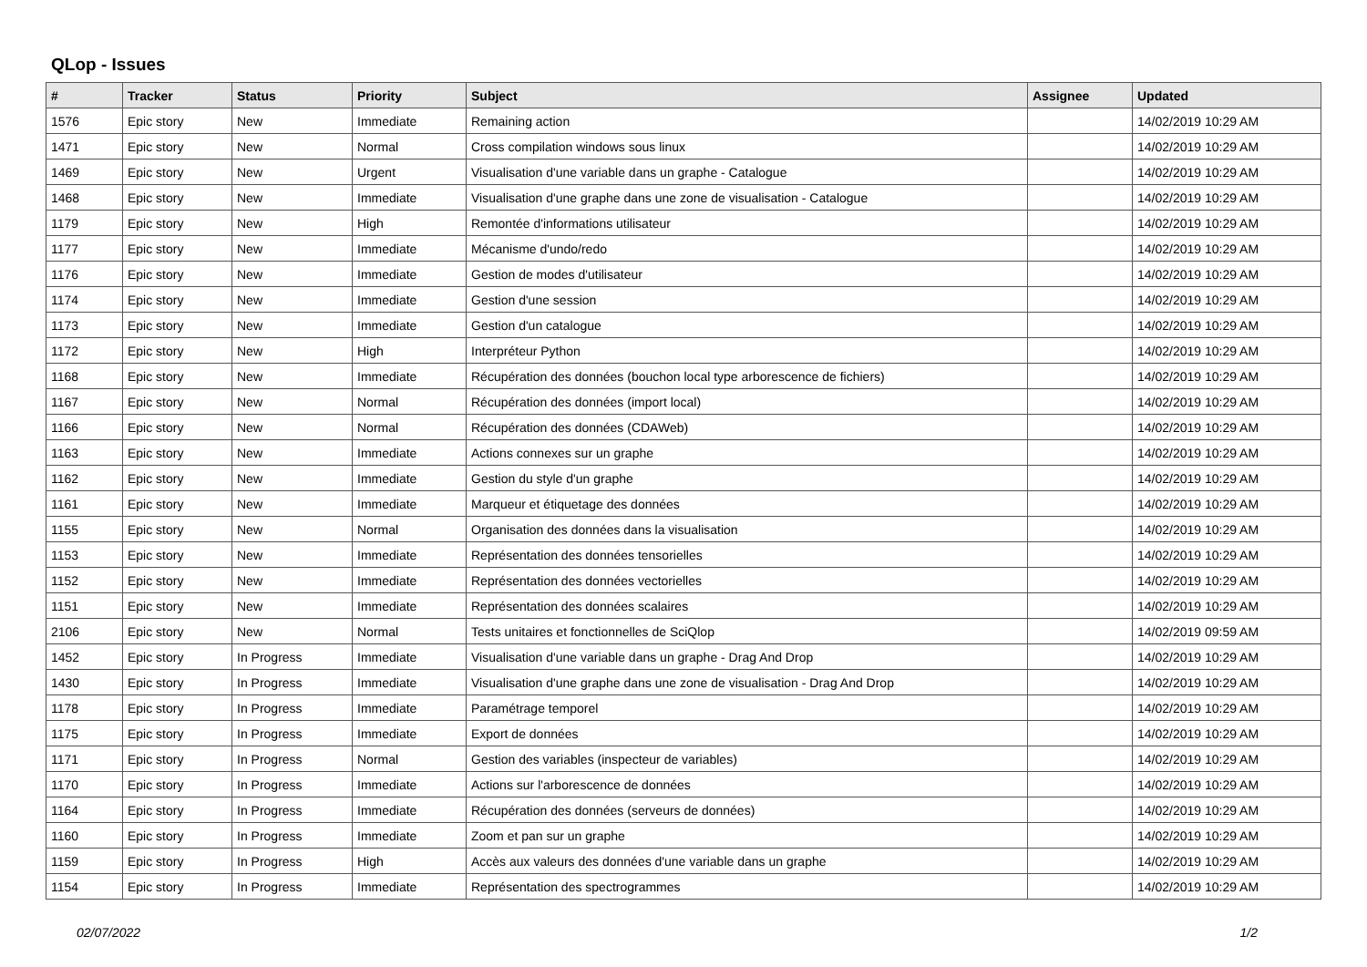QLop - Issues
| # | Tracker | Status | Priority | Subject | Assignee | Updated |
| --- | --- | --- | --- | --- | --- | --- |
| 1576 | Epic story | New | Immediate | Remaining action | | 14/02/2019 10:29 AM |
| 1471 | Epic story | New | Normal | Cross compilation windows sous linux | | 14/02/2019 10:29 AM |
| 1469 | Epic story | New | Urgent | Visualisation d'une variable dans un graphe - Catalogue | | 14/02/2019 10:29 AM |
| 1468 | Epic story | New | Immediate | Visualisation d'une graphe dans une zone de visualisation - Catalogue | | 14/02/2019 10:29 AM |
| 1179 | Epic story | New | High | Remontée d'informations utilisateur | | 14/02/2019 10:29 AM |
| 1177 | Epic story | New | Immediate | Mécanisme d'undo/redo | | 14/02/2019 10:29 AM |
| 1176 | Epic story | New | Immediate | Gestion de modes d'utilisateur | | 14/02/2019 10:29 AM |
| 1174 | Epic story | New | Immediate | Gestion d'une session | | 14/02/2019 10:29 AM |
| 1173 | Epic story | New | Immediate | Gestion d'un catalogue | | 14/02/2019 10:29 AM |
| 1172 | Epic story | New | High | Interpréteur Python | | 14/02/2019 10:29 AM |
| 1168 | Epic story | New | Immediate | Récupération des données (bouchon local type arborescence de fichiers) | | 14/02/2019 10:29 AM |
| 1167 | Epic story | New | Normal | Récupération des données (import local) | | 14/02/2019 10:29 AM |
| 1166 | Epic story | New | Normal | Récupération des données (CDAWeb) | | 14/02/2019 10:29 AM |
| 1163 | Epic story | New | Immediate | Actions connexes sur un graphe | | 14/02/2019 10:29 AM |
| 1162 | Epic story | New | Immediate | Gestion du style d'un graphe | | 14/02/2019 10:29 AM |
| 1161 | Epic story | New | Immediate | Marqueur et étiquetage des données | | 14/02/2019 10:29 AM |
| 1155 | Epic story | New | Normal | Organisation des données dans la visualisation | | 14/02/2019 10:29 AM |
| 1153 | Epic story | New | Immediate | Représentation des données tensorielles | | 14/02/2019 10:29 AM |
| 1152 | Epic story | New | Immediate | Représentation des données vectorielles | | 14/02/2019 10:29 AM |
| 1151 | Epic story | New | Immediate | Représentation des données scalaires | | 14/02/2019 10:29 AM |
| 2106 | Epic story | New | Normal | Tests unitaires et fonctionnelles de SciQlop | | 14/02/2019 09:59 AM |
| 1452 | Epic story | In Progress | Immediate | Visualisation d'une variable dans un graphe - Drag And Drop | | 14/02/2019 10:29 AM |
| 1430 | Epic story | In Progress | Immediate | Visualisation d'une graphe dans une zone de visualisation - Drag And Drop | | 14/02/2019 10:29 AM |
| 1178 | Epic story | In Progress | Immediate | Paramétrage temporel | | 14/02/2019 10:29 AM |
| 1175 | Epic story | In Progress | Immediate | Export de données | | 14/02/2019 10:29 AM |
| 1171 | Epic story | In Progress | Normal | Gestion des variables (inspecteur de variables) | | 14/02/2019 10:29 AM |
| 1170 | Epic story | In Progress | Immediate | Actions sur l'arborescence de données | | 14/02/2019 10:29 AM |
| 1164 | Epic story | In Progress | Immediate | Récupération des données (serveurs de données) | | 14/02/2019 10:29 AM |
| 1160 | Epic story | In Progress | Immediate | Zoom et pan sur un graphe | | 14/02/2019 10:29 AM |
| 1159 | Epic story | In Progress | High | Accès aux valeurs des données d'une variable dans un graphe | | 14/02/2019 10:29 AM |
| 1154 | Epic story | In Progress | Immediate | Représentation des spectrogrammes | | 14/02/2019 10:29 AM |
02/07/2022 1/2